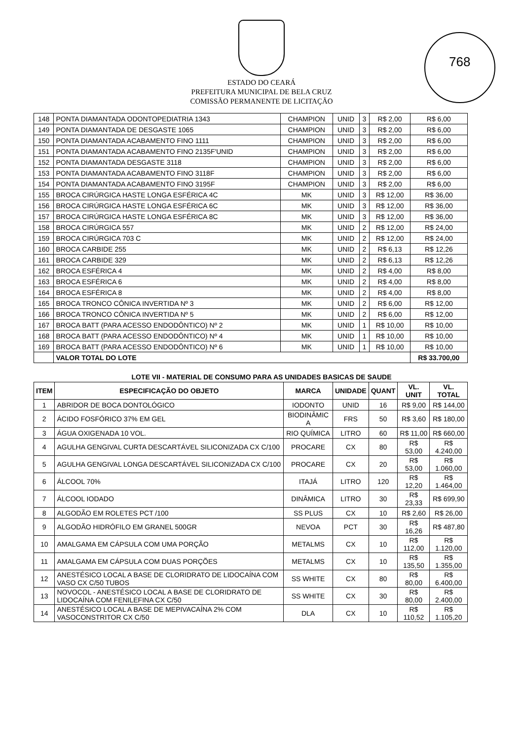ESTADO DO CEARÁ
PREFEITURA MUNICIPAL DE BELA CRUZ
COMISSÃO PERMANENTE DE LICITAÇÃO
768
| 148 | PONTA DIAMANTADA ODONTOPEDIATRIA 1343 | CHAMPION | UNID | 3 | R$ 2,00 | R$ 6,00 |
| 149 | PONTA DIAMANTADA DE DESGASTE 1065 | CHAMPION | UNID | 3 | R$ 2,00 | R$ 6,00 |
| 150 | PONTA DIAMANTADA ACABAMENTO FINO 1111 | CHAMPION | UNID | 3 | R$ 2,00 | R$ 6,00 |
| 151 | PONTA DIAMANTADA ACABAMENTO FINO 2135F'UNID | CHAMPION | UNID | 3 | R$ 2,00 | R$ 6,00 |
| 152 | PONTA DIAMANTADA DESGASTE 3118 | CHAMPION | UNID | 3 | R$ 2,00 | R$ 6,00 |
| 153 | PONTA DIAMANTADA ACABAMENTO FINO 3118F | CHAMPION | UNID | 3 | R$ 2,00 | R$ 6,00 |
| 154 | PONTA DIAMANTADA ACABAMENTO FINO 3195F | CHAMPION | UNID | 3 | R$ 2,00 | R$ 6,00 |
| 155 | BROCA CIRÚRGICA HASTE LONGA ESFÉRICA 4C | MK | UNID | 3 | R$ 12,00 | R$ 36,00 |
| 156 | BROCA CIRÚRGICA HASTE LONGA ESFÉRICA 6C | MK | UNID | 3 | R$ 12,00 | R$ 36,00 |
| 157 | BROCA CIRÚRGICA HASTE LONGA ESFÉRICA 8C | MK | UNID | 3 | R$ 12,00 | R$ 36,00 |
| 158 | BROCA CIRÚRGICA 557 | MK | UNID | 2 | R$ 12,00 | R$ 24,00 |
| 159 | BROCA CIRÚRGICA 703 C | MK | UNID | 2 | R$ 12,00 | R$ 24,00 |
| 160 | BROCA CARBIDE 255 | MK | UNID | 2 | R$ 6,13 | R$ 12,26 |
| 161 | BROCA CARBIDE 329 | MK | UNID | 2 | R$ 6,13 | R$ 12,26 |
| 162 | BROCA ESFÉRICA 4 | MK | UNID | 2 | R$ 4,00 | R$ 8,00 |
| 163 | BROCA ESFÉRICA 6 | MK | UNID | 2 | R$ 4,00 | R$ 8,00 |
| 164 | BROCA ESFÉRICA 8 | MK | UNID | 2 | R$ 4,00 | R$ 8,00 |
| 165 | BROCA TRONCO CÔNICA INVERTIDA Nº 3 | MK | UNID | 2 | R$ 6,00 | R$ 12,00 |
| 166 | BROCA TRONCO CÔNICA INVERTIDA Nº 5 | MK | UNID | 2 | R$ 6,00 | R$ 12,00 |
| 167 | BROCA BATT (PARA ACESSO ENDODÔNTICO) Nº 2 | MK | UNID | 1 | R$ 10,00 | R$ 10,00 |
| 168 | BROCA BATT (PARA ACESSO ENDODÔNTICO) Nº 4 | MK | UNID | 1 | R$ 10,00 | R$ 10,00 |
| 169 | BROCA BATT (PARA ACESSO ENDODÔNTICO) Nº 6 | MK | UNID | 1 | R$ 10,00 | R$ 10,00 |
| | VALOR TOTAL DO LOTE | | | | | R$ 33.700,00 |
LOTE VII - MATERIAL DE CONSUMO PARA AS UNIDADES BASICAS DE SAUDE
| ITEM | ESPECIFICAÇÃO DO OBJETO | MARCA | UNIDADE | QUANT | VL. UNIT | VL. TOTAL |
| --- | --- | --- | --- | --- | --- | --- |
| 1 | ABRIDOR DE BOCA DONTOLÓGICO | IODONTO | UNID | 16 | R$ 9,00 | R$ 144,00 |
| 2 | ÁCIDO FOSFÓRICO 37% EM GEL | BIODINÂMIC A | FRS | 50 | R$ 3,60 | R$ 180,00 |
| 3 | ÁGUA OXIGENADA 10 VOL. | RIO QUÍMICA | LITRO | 60 | R$ 11,00 | R$ 660,00 |
| 4 | AGULHA GENGIVAL CURTA DESCARTÁVEL SILICONIZADA CX C/100 | PROCARE | CX | 80 | R$ 53,00 | R$ 4.240,00 |
| 5 | AGULHA GENGIVAL LONGA DESCARTÁVEL SILICONIZADA CX C/100 | PROCARE | CX | 20 | R$ 53,00 | R$ 1.060,00 |
| 6 | ÁLCOOL 70% | ITAJÁ | LITRO | 120 | R$ 12,20 | R$ 1.464,00 |
| 7 | ÁLCOOL IODADO | DINÂMICA | LITRO | 30 | R$ 23,33 | R$ 699,90 |
| 8 | ALGODÃO EM ROLETES PCT /100 | SS PLUS | CX | 10 | R$ 2,60 | R$ 26,00 |
| 9 | ALGODÃO HIDRÓFILO EM GRANEL 500GR | NEVOA | PCT | 30 | R$ 16,26 | R$ 487,80 |
| 10 | AMALGAMA EM CÁPSULA COM UMA PORÇÃO | METALMS | CX | 10 | R$ 112,00 | R$ 1.120,00 |
| 11 | AMALGAMA EM CÁPSULA COM DUAS PORÇÕES | METALMS | CX | 10 | R$ 135,50 | R$ 1.355,00 |
| 12 | ANESTÉSICO LOCAL A BASE DE CLORIDRATO DE LIDOCAÍNA COM VASO CX C/50 TUBOS | SS WHITE | CX | 80 | R$ 80,00 | R$ 6.400,00 |
| 13 | NOVOCOL - ANESTÉSICO LOCAL A BASE DE CLORIDRATO DE LIDOCAÍNA COM FENILEFINA CX C/50 | SS WHITE | CX | 30 | R$ 80,00 | R$ 2.400,00 |
| 14 | ANESTÉSICO LOCAL A BASE DE MEPIVACAÍNA 2% COM VASOCONSTRITOR CX C/50 | DLA | CX | 10 | R$ 110,52 | R$ 1.105,20 |